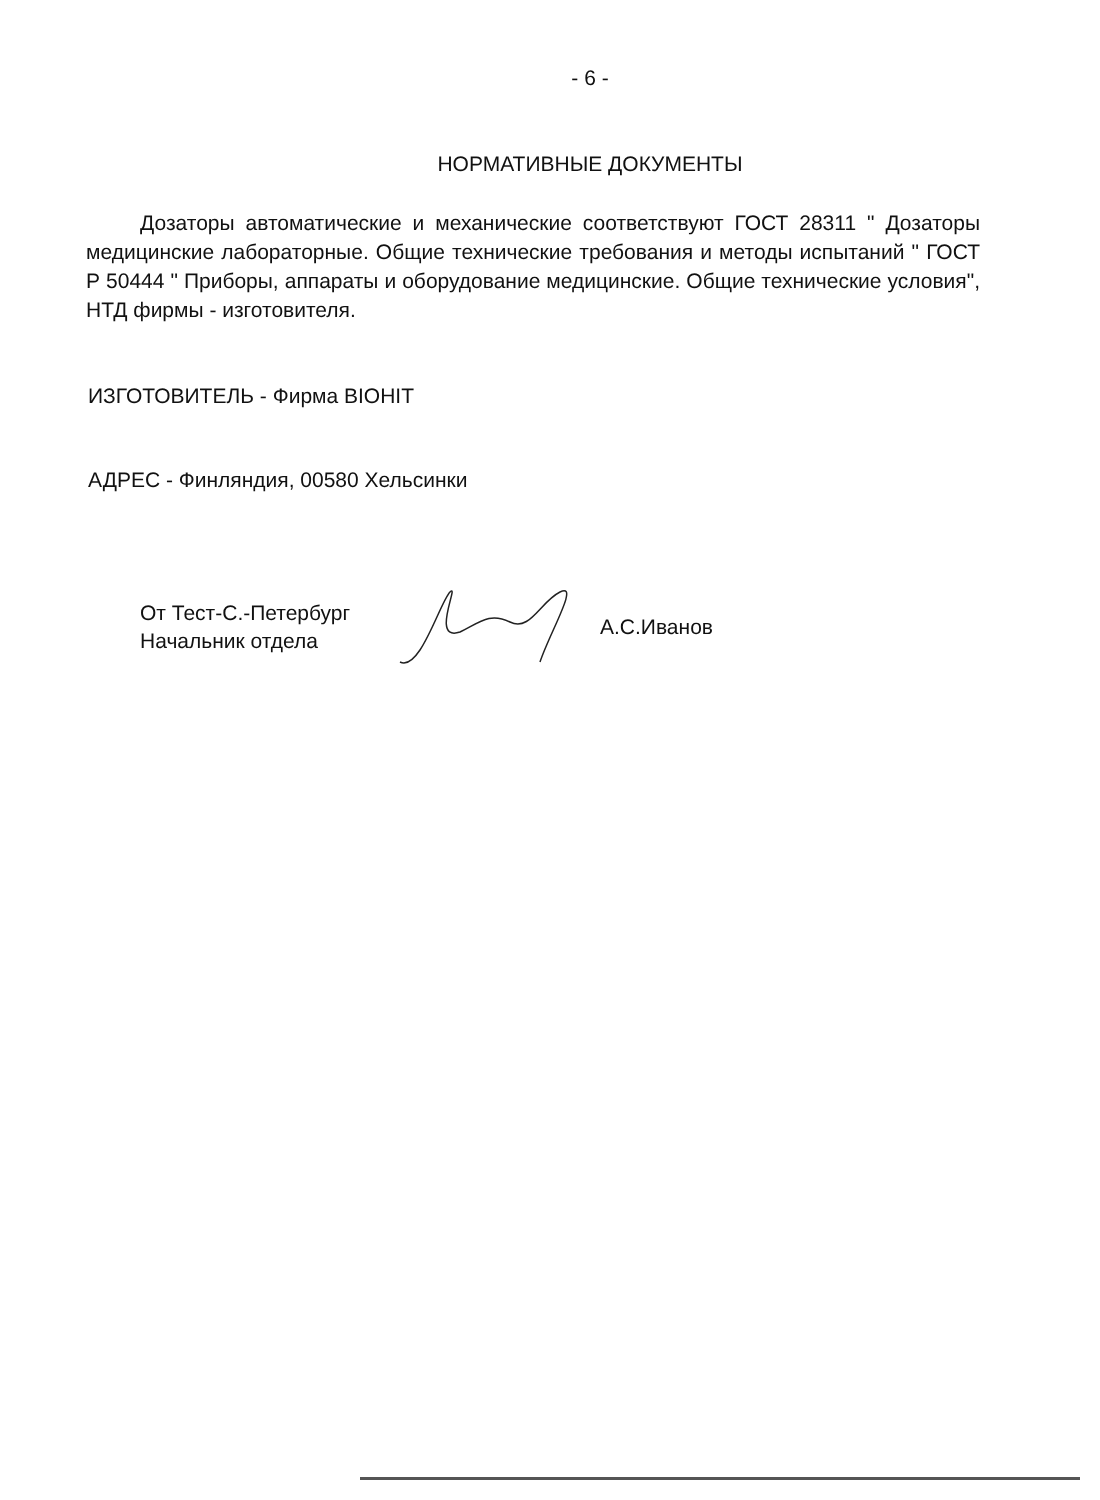- 6 -
НОРМАТИВНЫЕ ДОКУМЕНТЫ
Дозаторы автоматические и механические соответствуют ГОСТ 28311 " Дозаторы медицинские лабораторные. Общие технические требования и методы испытаний " ГОСТ Р 50444 " Приборы, аппараты и оборудование медицинские. Общие технические условия", НТД фирмы - изготовителя.
ИЗГОТОВИТЕЛЬ - Фирма BIOHIT
АДРЕС - Финляндия, 00580 Хельсинки
От Тест-С.-Петербург
Начальник отдела
А.С.Иванов